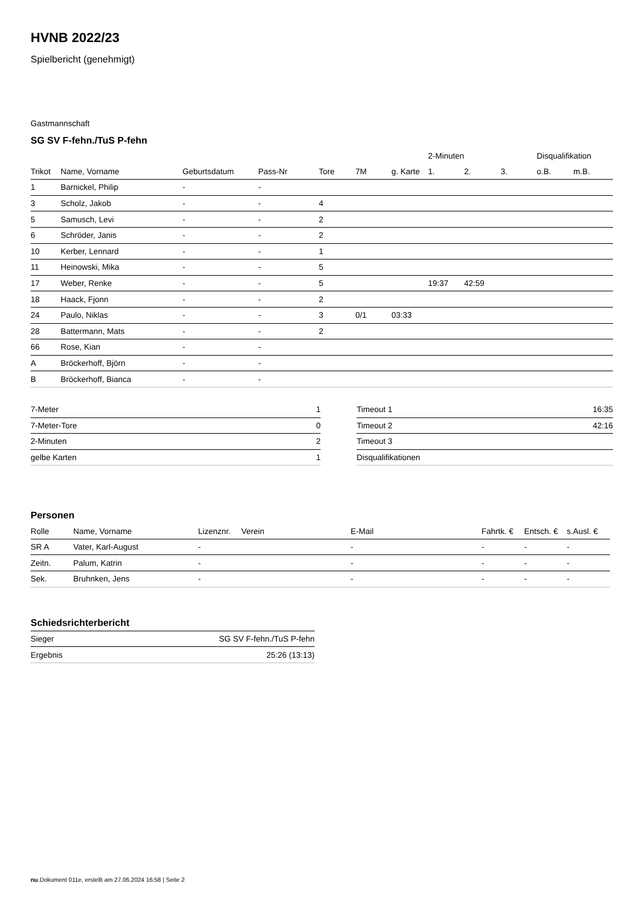HVNB 2022/23
Spielbericht (genehmigt)
Gastmannschaft
SG SV F-fehn./TuS P-fehn
| | | | | | | | | 2-Minuten | | | Disqualifikation | |
| Trikot | Name, Vorname | Geburtsdatum | Pass-Nr | Tore | 7M | g. Karte | | 1. | 2. | 3. | o.B. | m.B. |
| 1 | Barnickel, Philip | - | - | | | | | | | | | |
| 3 | Scholz, Jakob | - | - | 4 | | | | | | | | |
| 5 | Samusch, Levi | - | - | 2 | | | | | | | | |
| 6 | Schröder, Janis | - | - | 2 | | | | | | | | |
| 10 | Kerber, Lennard | - | - | 1 | | | | | | | | |
| 11 | Heinowski, Mika | - | - | 5 | | | | | | | | |
| 17 | Weber, Renke | - | - | 5 | | | | 19:37 | 42:59 | | | |
| 18 | Haack, Fjonn | - | - | 2 | | | | | | | | |
| 24 | Paulo, Niklas | - | - | 3 | 0/1 | 03:33 | | | | | | |
| 28 | Battermann, Mats | - | - | 2 | | | | | | | | |
| 66 | Rose, Kian | - | - | | | | | | | | | |
| A | Bröckerhoff, Björn | - | - | | | | | | | | | |
| B | Bröckerhoff, Bianca | - | - | | | | | | | | | |
| 7-Meter | 1 |
| 7-Meter-Tore | 0 |
| 2-Minuten | 2 |
| gelbe Karten | 1 |
| Timeout 1 | 16:35 |
| Timeout 2 | 42:16 |
| Timeout 3 | |
| Disqualifikationen | |
Personen
| Rolle | Name, Vorname | Lizenznr. | Verein | E-Mail | Fahrtk. € | Entsch. € | s.Ausl. € |
| --- | --- | --- | --- | --- | --- | --- | --- |
| SR A | Vater, Karl-August | - | | - | - | - | - |
| Zeitn. | Palum, Katrin | - | | - | - | - | - |
| Sek. | Bruhnken, Jens | - | | - | - | - | - |
Schiedsrichterbericht
| Sieger | SG SV F-fehn./TuS P-fehn |
| Ergebnis | 25:26 (13:13) |
nu.Dokument 011e, erstellt am 27.06.2024 16:58 | Seite 2